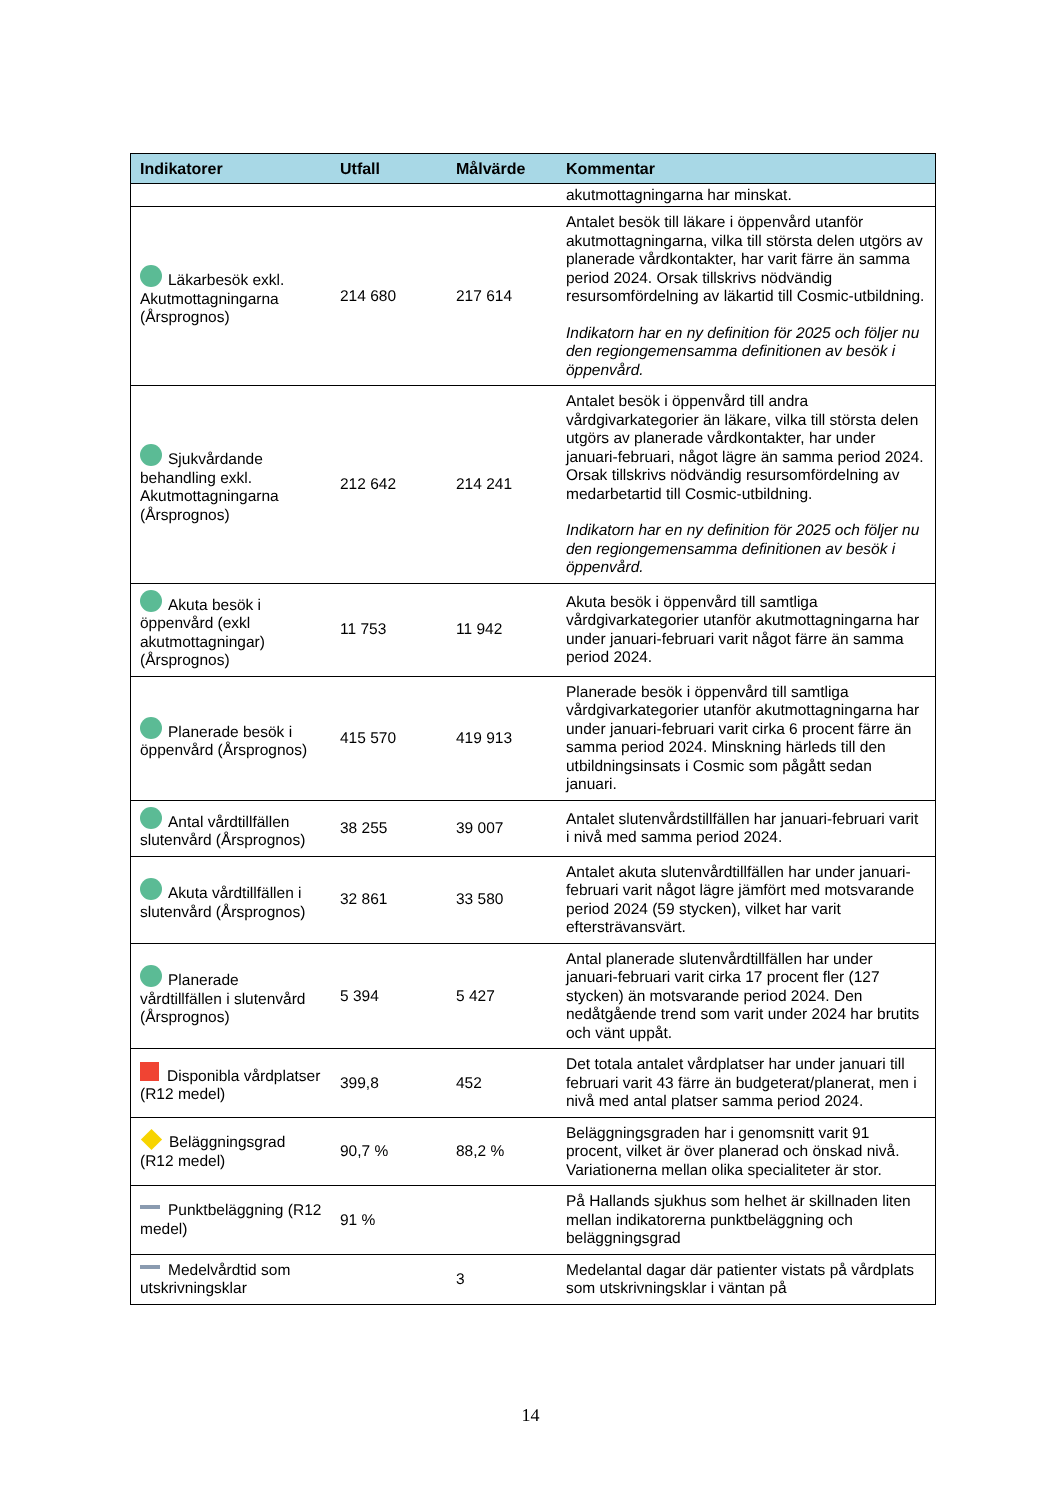| Indikatorer | Utfall | Målvärde | Kommentar |
| --- | --- | --- | --- |
| | | | akutmottagningarna har minskat. |
| Läkarbesök exkl. Akutmottagningarna (Årsprognos) | 214 680 | 217 614 | Antalet besök till läkare i öppenvård utanför akutmottagningarna, vilka till största delen utgörs av planerade vårdkontakter, har varit färre än samma period 2024. Orsak tillskrivs nödvändig resursomfördelning av läkartid till Cosmic-utbildning. Indikatorn har en ny definition för 2025 och följer nu den regiongemensamma definitionen av besök i öppenvård. |
| Sjukvårdande behandling exkl. Akutmottagningarna (Årsprognos) | 212 642 | 214 241 | Antalet besök i öppenvård till andra vårdgivarkategorier än läkare, vilka till största delen utgörs av planerade vårdkontakter, har under januari-februari, något lägre än samma period 2024. Orsak tillskrivs nödvändig resursomfördelning av medarbetartid till Cosmic-utbildning. Indikatorn har en ny definition för 2025 och följer nu den regiongemensamma definitionen av besök i öppenvård. |
| Akuta besök i öppenvård (exkl akutmottagningar) (Årsprognos) | 11 753 | 11 942 | Akuta besök i öppenvård till samtliga vårdgivarkategorier utanför akutmottagningarna har under januari-februari varit något färre än samma period 2024. |
| Planerade besök i öppenvård (Årsprognos) | 415 570 | 419 913 | Planerade besök i öppenvård till samtliga vårdgivarkategorier utanför akutmottagningarna har under januari-februari varit cirka 6 procent färre än samma period 2024. Minskning härleds till den utbildningsinsats i Cosmic som pågått sedan januari. |
| Antal vårdtillfällen slutenvård (Årsprognos) | 38 255 | 39 007 | Antalet slutenvårdstillfällen har januari-februari varit i nivå med samma period 2024. |
| Akuta vårdtillfällen i slutenvård (Årsprognos) | 32 861 | 33 580 | Antalet akuta slutenvårdtillfällen har under januari-februari varit något lägre jämfört med motsvarande period 2024 (59 stycken), vilket har varit eftersträvansvärt. |
| Planerade vårdtillfällen i slutenvård (Årsprognos) | 5 394 | 5 427 | Antal planerade slutenvårdtillfällen har under januari-februari varit cirka 17 procent fler (127 stycken) än motsvarande period 2024. Den nedåtgående trend som varit under 2024 har brutits och vänt uppåt. |
| Disponibla vårdplatser (R12 medel) | 399,8 | 452 | Det totala antalet vårdplatser har under januari till februari varit 43 färre än budgeterat/planerat, men i nivå med antal platser samma period 2024. |
| Beläggningsgrad (R12 medel) | 90,7 % | 88,2 % | Beläggningsgraden har i genomsnitt varit 91 procent, vilket är över planerad och önskad nivå. Variationerna mellan olika specialiteter är stor. |
| Punktbeläggning (R12 medel) | 91 % | | På Hallands sjukhus som helhet är skillnaden liten mellan indikatorerna punktbeläggning och beläggningsgrad |
| Medelvårdtid som utskrivningsklar | | 3 | Medelantal dagar där patienter vistats på vårdplats som utskrivningsklar i väntan på |
14